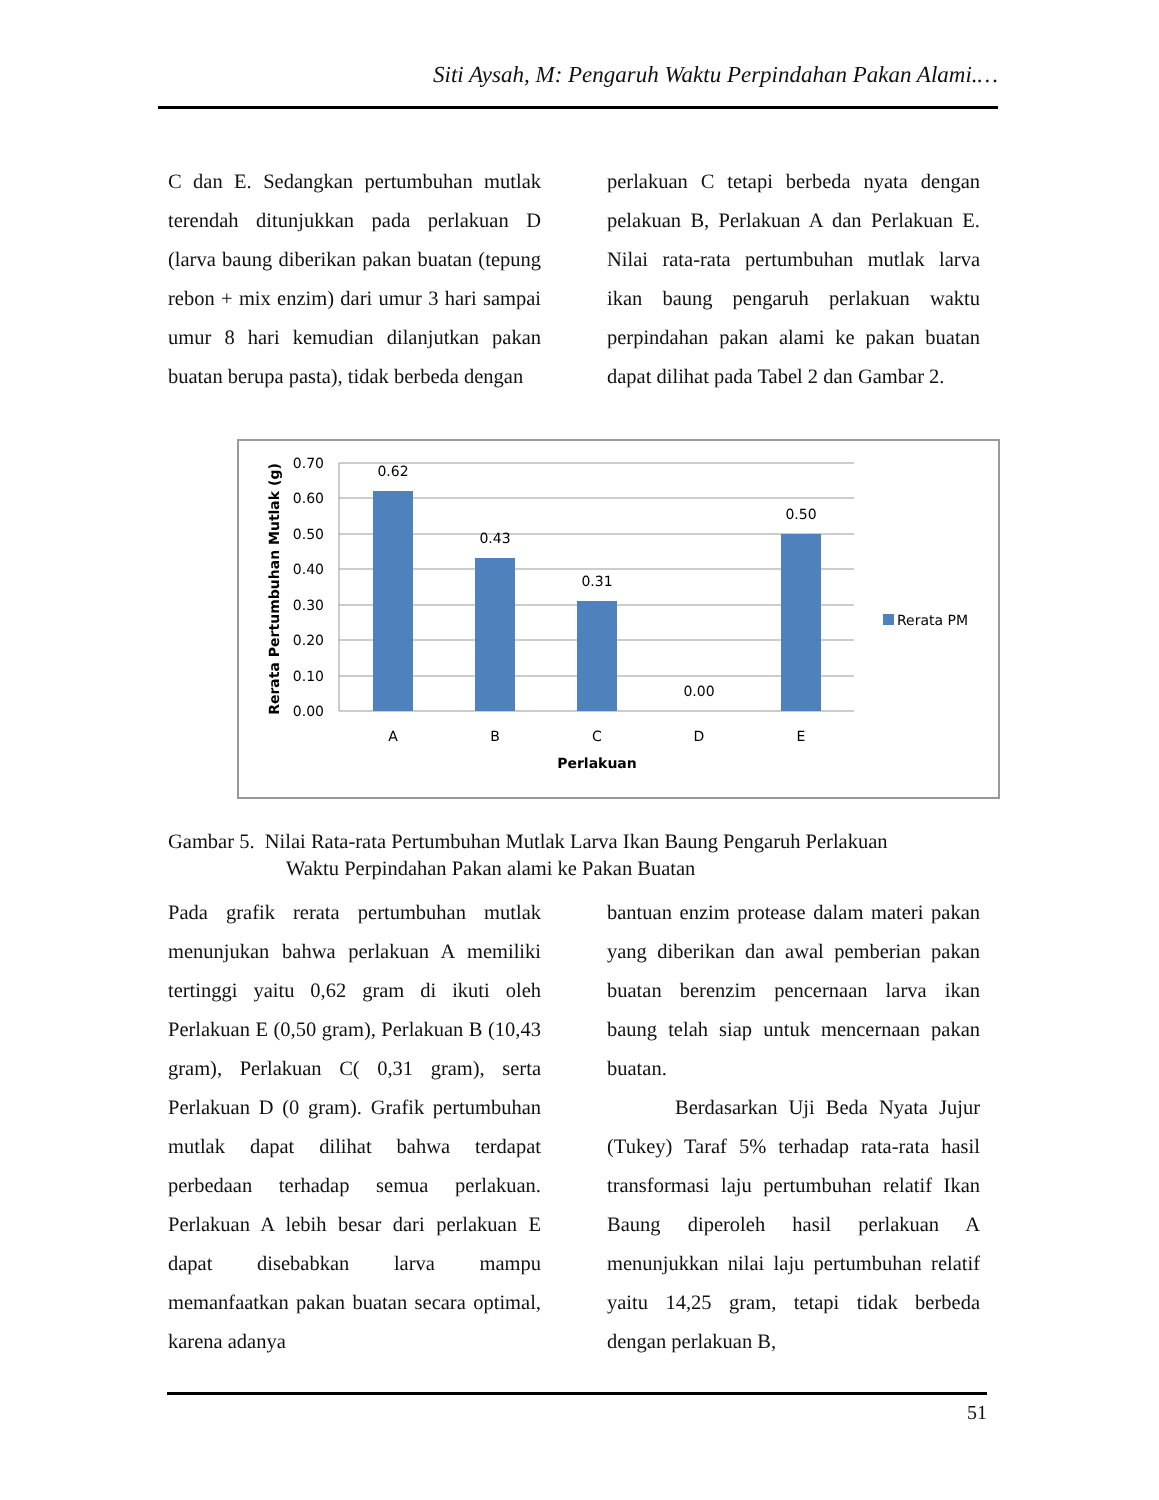Siti Aysah, M: Pengaruh Waktu Perpindahan Pakan Alami.…
C dan E. Sedangkan pertumbuhan mutlak terendah ditunjukkan pada perlakuan D (larva baung diberikan pakan buatan (tepung rebon + mix enzim) dari umur 3 hari sampai umur 8 hari kemudian dilanjutkan pakan buatan berupa pasta), tidak berbeda dengan
perlakuan C tetapi berbeda nyata dengan pelakuan B, Perlakuan A dan Perlakuan E. Nilai rata-rata pertumbuhan mutlak larva ikan baung pengaruh perlakuan waktu perpindahan pakan alami ke pakan buatan dapat dilihat pada Tabel 2 dan Gambar 2.
0.70
0.60
0.50
0.40
0.30
0.20
0.10
0.00
0.62
0.43
0.31
0.00
0.50
A
B
C
D
E
Perlakuan
Rerata Pertumbuhan Mutlak (g)
Rerata PM
Gambar 5. Nilai Rata-rata Pertumbuhan Mutlak Larva Ikan Baung Pengaruh Perlakuan
Waktu Perpindahan Pakan alami ke Pakan Buatan
Pada grafik rerata pertumbuhan mutlak menunjukan bahwa perlakuan A memiliki tertinggi yaitu 0,62 gram di ikuti oleh Perlakuan E (0,50 gram), Perlakuan B (10,43 gram), Perlakuan C( 0,31 gram), serta Perlakuan D (0 gram). Grafik pertumbuhan mutlak dapat dilihat bahwa terdapat perbedaan terhadap semua perlakuan. Perlakuan A lebih besar dari perlakuan E dapat disebabkan larva mampu memanfaatkan pakan buatan secara optimal, karena adanya
bantuan enzim protease dalam materi pakan yang diberikan dan awal pemberian pakan buatan berenzim pencernaan larva ikan baung telah siap untuk mencernaan pakan buatan.
Berdasarkan Uji Beda Nyata Jujur (Tukey) Taraf 5% terhadap rata-rata hasil transformasi laju pertumbuhan relatif Ikan Baung diperoleh hasil perlakuan A menunjukkan nilai laju pertumbuhan relatif yaitu 14,25 gram, tetapi tidak berbeda dengan perlakuan B,
51